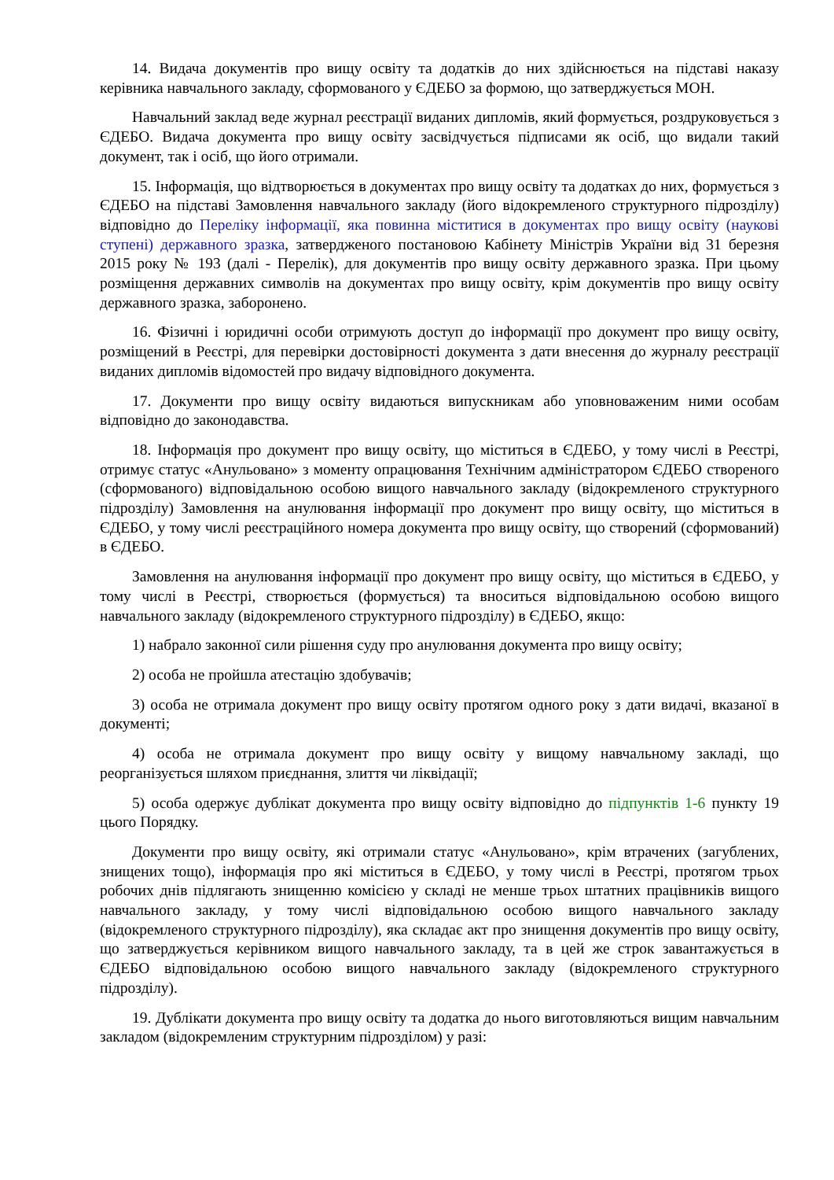14. Видача документів про вищу освіту та додатків до них здійснюється на підставі наказу керівника навчального закладу, сформованого у ЄДЕБО за формою, що затверджується МОН.
Навчальний заклад веде журнал реєстрації виданих дипломів, який формується, роздруковується з ЄДЕБО. Видача документа про вищу освіту засвідчується підписами як осіб, що видали такий документ, так і осіб, що його отримали.
15. Інформація, що відтворюється в документах про вищу освіту та додатках до них, формується з ЄДЕБО на підставі Замовлення навчального закладу (його відокремленого структурного підрозділу) відповідно до Переліку інформації, яка повинна міститися в документах про вищу освіту (наукові ступені) державного зразка, затвердженого постановою Кабінету Міністрів України від 31 березня 2015 року № 193 (далі - Перелік), для документів про вищу освіту державного зразка. При цьому розміщення державних символів на документах про вищу освіту, крім документів про вищу освіту державного зразка, заборонено.
16. Фізичні і юридичні особи отримують доступ до інформації про документ про вищу освіту, розміщений в Реєстрі, для перевірки достовірності документа з дати внесення до журналу реєстрації виданих дипломів відомостей про видачу відповідного документа.
17. Документи про вищу освіту видаються випускникам або уповноваженим ними особам відповідно до законодавства.
18. Інформація про документ про вищу освіту, що міститься в ЄДЕБО, у тому числі в Реєстрі, отримує статус «Анульовано» з моменту опрацювання Технічним адміністратором ЄДЕБО створеного (сформованого) відповідальною особою вищого навчального закладу (відокремленого структурного підрозділу) Замовлення на анулювання інформації про документ про вищу освіту, що міститься в ЄДЕБО, у тому числі реєстраційного номера документа про вищу освіту, що створений (сформований) в ЄДЕБО.
Замовлення на анулювання інформації про документ про вищу освіту, що міститься в ЄДЕБО, у тому числі в Реєстрі, створюється (формується) та вноситься відповідальною особою вищого навчального закладу (відокремленого структурного підрозділу) в ЄДЕБО, якщо:
1) набрало законної сили рішення суду про анулювання документа про вищу освіту;
2) особа не пройшла атестацію здобувачів;
3) особа не отримала документ про вищу освіту протягом одного року з дати видачі, вказаної в документі;
4) особа не отримала документ про вищу освіту у вищому навчальному закладі, що реорганізується шляхом приєднання, злиття чи ліквідації;
5) особа одержує дублікат документа про вищу освіту відповідно до підпунктів 1-6 пункту 19 цього Порядку.
Документи про вищу освіту, які отримали статус «Анульовано», крім втрачених (загублених, знищених тощо), інформація про які міститься в ЄДЕБО, у тому числі в Реєстрі, протягом трьох робочих днів підлягають знищенню комісією у складі не менше трьох штатних працівників вищого навчального закладу, у тому числі відповідальною особою вищого навчального закладу (відокремленого структурного підрозділу), яка складає акт про знищення документів про вищу освіту, що затверджується керівником вищого навчального закладу, та в цей же строк завантажується в ЄДЕБО відповідальною особою вищого навчального закладу (відокремленого структурного підрозділу).
19. Дублікати документа про вищу освіту та додатка до нього виготовляються вищим навчальним закладом (відокремленим структурним підрозділом) у разі: